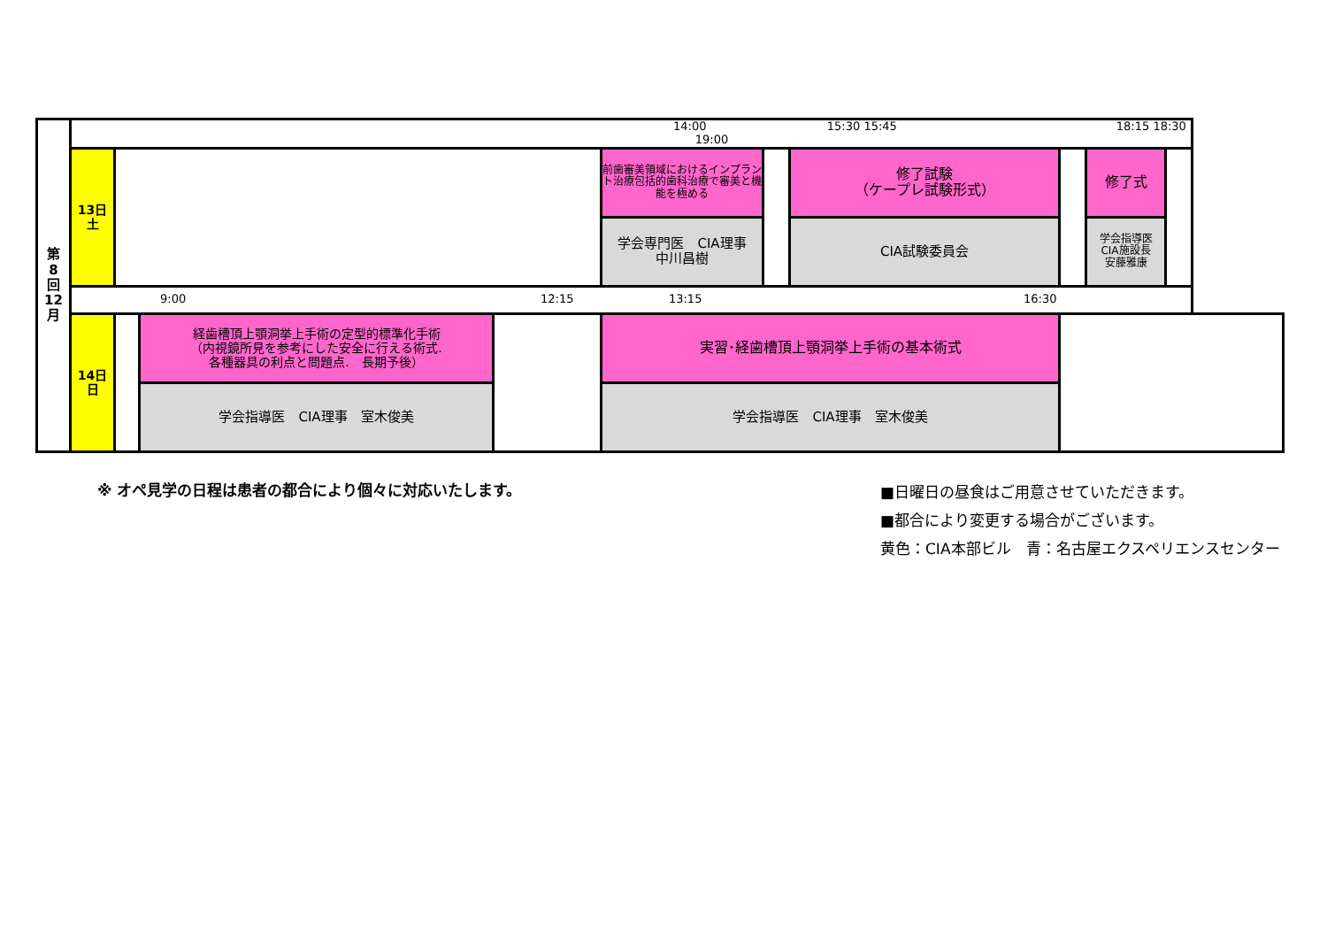| 第 8 回 12 月 | 14:00 15:30 15:45 18:15 18:30 19:00 | | | | | | | | | |
| | 13日 土 | | | | 前歯審美領域におけるインプラント治療包括的歯科治療で審美と機能を極める | | 修了試験 （ケープレ試験形式） | | 修了式 | |
| | | | | | 学会専門医 CIA理事 中川昌樹 | | CIA試験委員会 | | 学会指導医 CIA施設長 安藤雅康 | |
| | 9:00 12:15 13:15 16:30 | | | | | | | | | |
| | 14日 日 | | 経歯槽頂上顎洞挙上手術の定型的標準化手術 （内視鏡所見を参考にした安全に行える術式. 各種器具の利点と問題点. 長期予後） | | 実習･経歯槽頂上顎洞挙上手術の基本術式 | | | | | |
| | | | 学会指導医 CIA理事 室木俊美 | | 学会指導医 CIA理事 室木俊美 | | | | | |
※ オペ見学の日程は患者の都合により個々に対応いたします。
■日曜日の昼食はご用意させていただきます。
■都合により変更する場合がございます。
黄色：CIA本部ビル　青：名古屋エクスペリエンスセンター